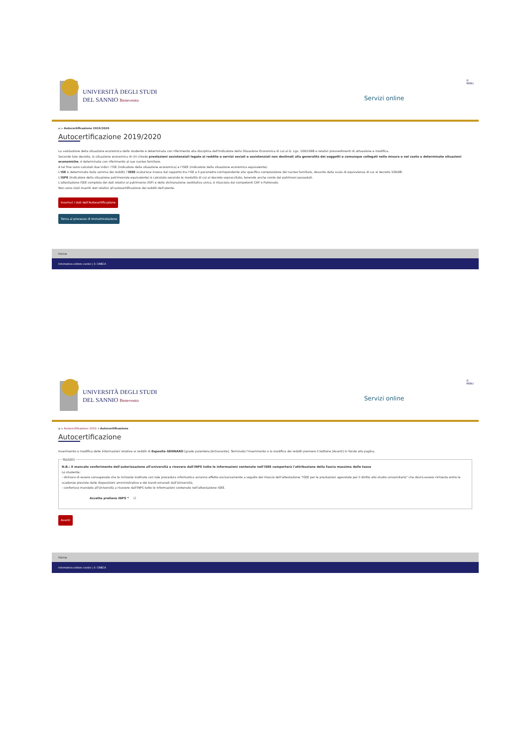UNIVERSITÀ DEGLI STUDI
DEL SANNIO Benevento
Servizi online
☰
MENU
⌂ » Autocertificazione 2019/2020
Autocertificazione 2019/2020
La valutazione della situazione economica dello studente è determinata con riferimento alla disciplina dell'Indicatore della Situazione Economica di cui al D. Lgs. 109/1998 e relativi provvedimenti di attuazione e modifica.
Secondo tale decreto, la situazione economica di chi chiede prestazioni assistenziali legate al reddito o servizi sociali o assistenziali non destinati alla generalità dei soggetti o comunque collegati nella misura o nel costo a determinate situazioni economiche, è determinata con riferimento al suo nucleo familiare.
A tal fine sono calcolati due indici: l'ISE (indicatore della situazione economica) e l'ISEE (indicatore della situazione economica equivalente).
L'ISE è determinato dalla somma dei redditi; l'ISEE scaturisce invece dal rapporto tra l'ISE e il parametro corrispondente alla specifica composizione del nucleo familiare, desunto dalla scala di equivalenza di cui al decreto 109/98.
L'ISPE (Indicatore della situazione patrimoniale equivalente) è calcolato secondo le modalità di cui al decreto sopraccitato, tenendo anche conto dei patrimoni posseduti.
L'attestazione ISEE completa dei dati relativi al patrimonio (ISP) e della dichiarazione sostitutiva unica, è rilasciata dai competenti CAF o Patronato.
Non sono stati inseriti dati relativi all'autocertificazione dei redditi dell'utente.
Inserisci i dati dell'Autocertificazione
Torna al processo di Immatricolazione
Home
Informativa utilizzo cookie | © CINECA
UNIVERSITÀ DEGLI STUDI
DEL SANNIO Benevento
Servizi online
☰
MENU
⌂ » Autocertificazione 2019 » Autocertificazione
Autocertificazione
Inserimento o modifica delle informazioni relative ai redditi di Esposito GENNARO [grado parentela:Dichiarante]. Terminato l'inserimento o la modifica dei redditi premere il bottone [Avanti] in fondo alla pagina.
Redditi N.B.: Il mancato conferimento dell'autorizzazione all'università a ricevere dall'INPS tutte le informazioni contenute nell'ISEE comporterà l'attribuzione della fascia massima delle tasse
Lo studente:
- dichiara di essere consapevole che le richieste inoltrate con tale procedura informatica avranno effetto esclusivamente a seguito del rilascio dell'attestazione "ISEE per le prestazioni agevolate per il diritto allo studio universitario" che dovrà essere richiesta entro le scadenze previste dalle disposizioni amministrative e dei bandi emanati dall'Università;
- conferisce mandato all'Università a ricevere dall'INPS tutte le informazioni contenute nell'attestazione ISEE.
Accetta prelievo INPS * ☑
Avanti
Home
Informativa utilizzo cookie | © CINECA